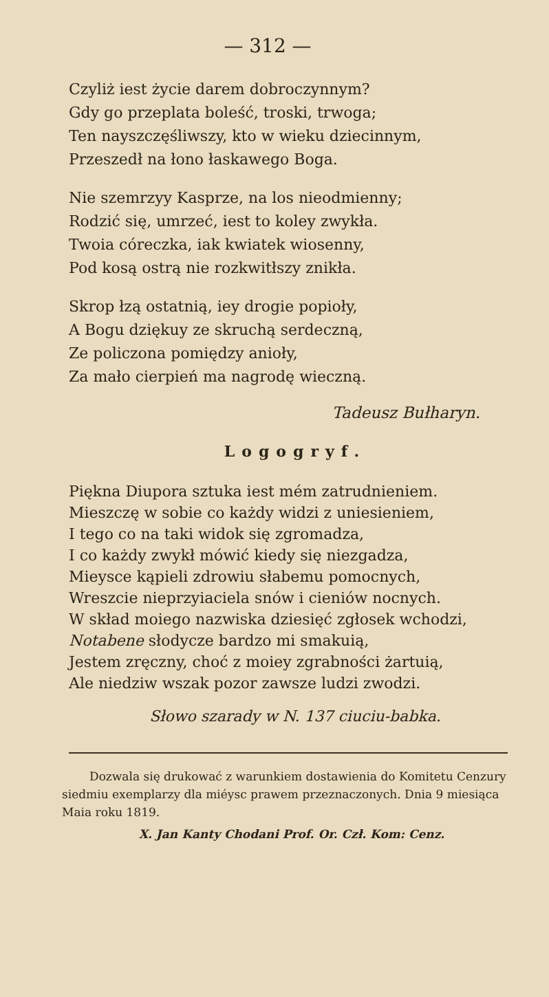— 312 —
Czyliż iest życie darem dobroczynnym?
Gdy go przeplata boleść, troski, trwoga;
Ten nayszczęśliwszy, kto w wieku dziecinnym,
Przeszedł na łono łaskawego Boga.
Nie szemrzyy Kasprze, na los nieodmienny;
Rodzić się, umrzeć, iest to koley zwykła.
Twoia córeczka, iak kwiatek wiosenny,
Pod kosą ostrą nie rozkwitłszy znikła.
Skrop łzą ostatnią, iey drogie popioły,
A Bogu dziękuy ze skruchą serdeczną,
Ze policzona pomiędzy anioły,
Za mało cierpień ma nagrodę wieczną.
Tadeusz Bułharyn.
Logogryf.
Piękna Diupora sztuka iest mém zatrudnieniem.
Mieszczę w sobie co każdy widzi z uniesieniem,
I tego co na taki widok się zgromadza,
I co każdy zwykł mówić kiedy się niezgadza,
Mieysce kąpieli zdrowiu słabemu pomocnych,
Wreszcie nieprzyiaciela snów i cieniów nocnych.
W skład moiego nazwiska dziesięć zgłosek wchodzi,
Notabene słodycze bardzo mi smakuią,
Jestem zręczny, choć z moiey zgrabności żartuią,
Ale niedziw wszak pozor zawsze ludzi zwodzi.
Słowo szarady w N. 137 ciuciu-babka.
Dozwala się drukować z warunkiem dostawienia do Komitetu Cenzury siedmiu exemplarzy dla miéysc prawem przeznaczonych. Dnia 9 miesiąca Maia roku 1819.
X. Jan Kanty Chodani Prof. Or. Czł. Kom: Cenz.